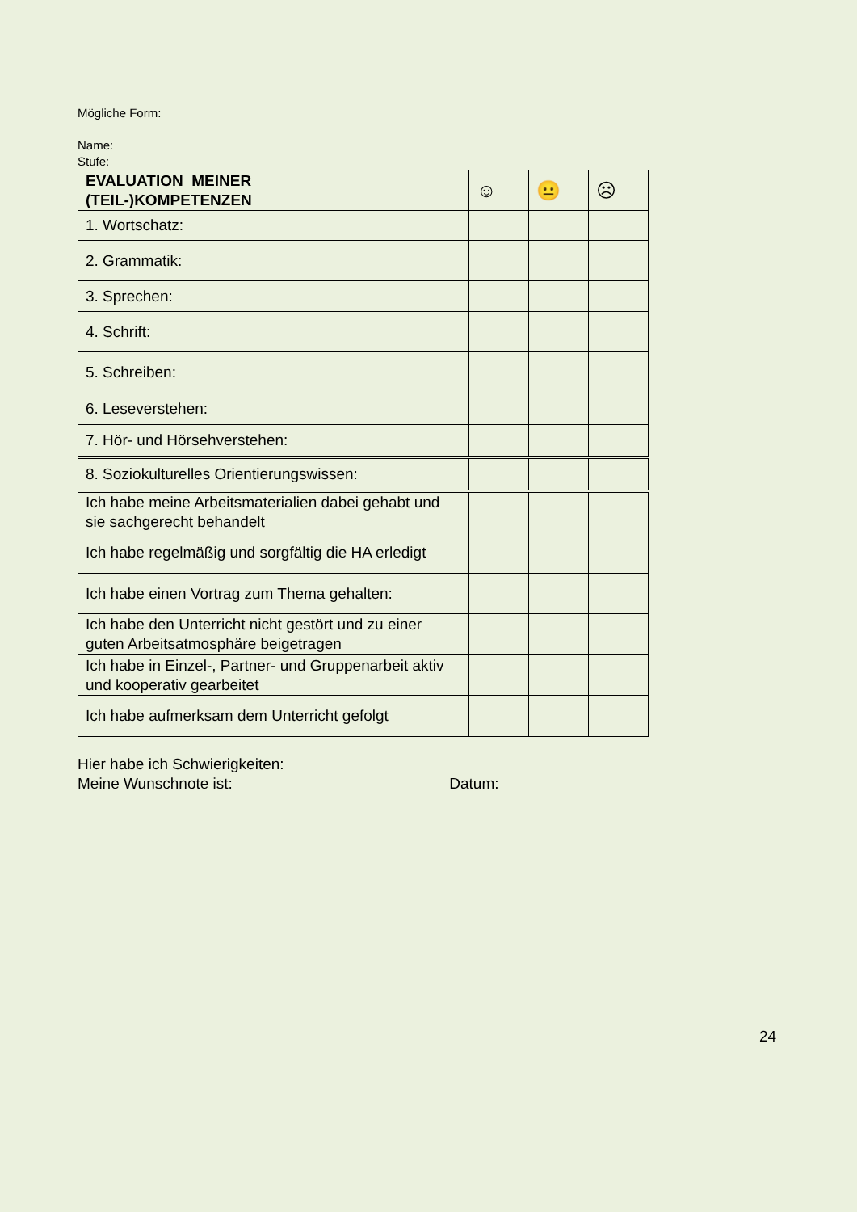Mögliche Form:
Name:
Stufe:
| EVALUATION MEINER (TEIL-)KOMPETENZEN | ☺ | 😐 | ☹ |
| --- | --- | --- | --- |
| 1. Wortschatz: | | | |
| 2. Grammatik: | | | |
| 3. Sprechen: | | | |
| 4. Schrift: | | | |
| 5. Schreiben: | | | |
| 6. Leseverstehen: | | | |
| 7. Hör- und Hörsehverstehen: | | | |
| 8. Soziokulturelles Orientierungswissen: | | | |
| Ich habe meine Arbeitsmaterialien dabei gehabt und sie sachgerecht behandelt | | | |
| Ich habe regelmäßig und sorgfältig die HA erledigt | | | |
| Ich habe einen Vortrag zum Thema gehalten: | | | |
| Ich habe den Unterricht nicht gestört und zu einer guten Arbeitsatmosphäre beigetragen | | | |
| Ich habe in Einzel-, Partner- und Gruppenarbeit aktiv und kooperativ gearbeitet | | | |
| Ich habe aufmerksam dem Unterricht gefolgt | | | |
Hier habe ich Schwierigkeiten:
Meine Wunschnote ist: Datum:
24